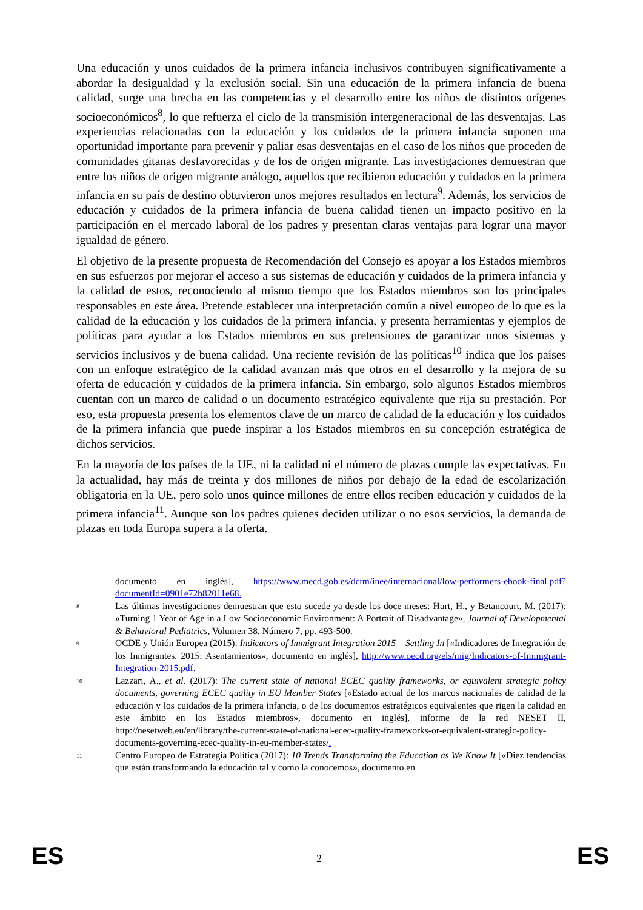Una educación y unos cuidados de la primera infancia inclusivos contribuyen significativamente a abordar la desigualdad y la exclusión social. Sin una educación de la primera infancia de buena calidad, surge una brecha en las competencias y el desarrollo entre los niños de distintos orígenes socioeconómicos<sup>8</sup>, lo que refuerza el ciclo de la transmisión intergeneracional de las desventajas. Las experiencias relacionadas con la educación y los cuidados de la primera infancia suponen una oportunidad importante para prevenir y paliar esas desventajas en el caso de los niños que proceden de comunidades gitanas desfavorecidas y de los de origen migrante. Las investigaciones demuestran que entre los niños de origen migrante análogo, aquellos que recibieron educación y cuidados en la primera infancia en su país de destino obtuvieron unos mejores resultados en lectura<sup>9</sup>. Además, los servicios de educación y cuidados de la primera infancia de buena calidad tienen un impacto positivo en la participación en el mercado laboral de los padres y presentan claras ventajas para lograr una mayor igualdad de género.
El objetivo de la presente propuesta de Recomendación del Consejo es apoyar a los Estados miembros en sus esfuerzos por mejorar el acceso a sus sistemas de educación y cuidados de la primera infancia y la calidad de estos, reconociendo al mismo tiempo que los Estados miembros son los principales responsables en este área. Pretende establecer una interpretación común a nivel europeo de lo que es la calidad de la educación y los cuidados de la primera infancia, y presenta herramientas y ejemplos de políticas para ayudar a los Estados miembros en sus pretensiones de garantizar unos sistemas y servicios inclusivos y de buena calidad. Una reciente revisión de las políticas<sup>10</sup> indica que los países con un enfoque estratégico de la calidad avanzan más que otros en el desarrollo y la mejora de su oferta de educación y cuidados de la primera infancia. Sin embargo, solo algunos Estados miembros cuentan con un marco de calidad o un documento estratégico equivalente que rija su prestación. Por eso, esta propuesta presenta los elementos clave de un marco de calidad de la educación y los cuidados de la primera infancia que puede inspirar a los Estados miembros en su concepción estratégica de dichos servicios.
En la mayoría de los países de la UE, ni la calidad ni el número de plazas cumple las expectativas. En la actualidad, hay más de treinta y dos millones de niños por debajo de la edad de escolarización obligatoria en la UE, pero solo unos quince millones de entre ellos reciben educación y cuidados de la primera infancia<sup>11</sup>. Aunque son los padres quienes deciden utilizar o no esos servicios, la demanda de plazas en toda Europa supera a la oferta.
documento en inglés], https://www.mecd.gob.es/dctm/inee/internacional/low-performers-ebook-final.pdf?documentId=0901e72b82011e68.
8 Las últimas investigaciones demuestran que esto sucede ya desde los doce meses: Hurt, H., y Betancourt, M. (2017): «Turning 1 Year of Age in a Low Socioeconomic Environment: A Portrait of Disadvantage», Journal of Developmental & Behavioral Pediatrics, Volumen 38, Número 7, pp. 493-500.
9 OCDE y Unión Europea (2015): Indicators of Immigrant Integration 2015 – Settling In [«Indicadores de Integración de los Inmigrantes. 2015: Asentamientos», documento en inglés], http://www.oecd.org/els/mig/Indicators-of-Immigrant-Integration-2015.pdf.
10 Lazzari, A., et al. (2017): The current state of national ECEC quality frameworks, or equivalent strategic policy documents, governing ECEC quality in EU Member States [«Estado actual de los marcos nacionales de calidad de la educación y los cuidados de la primera infancia, o de los documentos estratégicos equivalentes que rigen la calidad en este ámbito en los Estados miembros», documento en inglés], informe de la red NESET II, http://nesetweb.eu/en/library/the-current-state-of-national-ecec-quality-frameworks-or-equivalent-strategic-policy-documents-governing-ecec-quality-in-eu-member-states/.
11 Centro Europeo de Estrategia Política (2017): 10 Trends Transforming the Education as We Know It [«Diez tendencias que están transformando la educación tal y como la conocemos», documento en
ES 2 ES